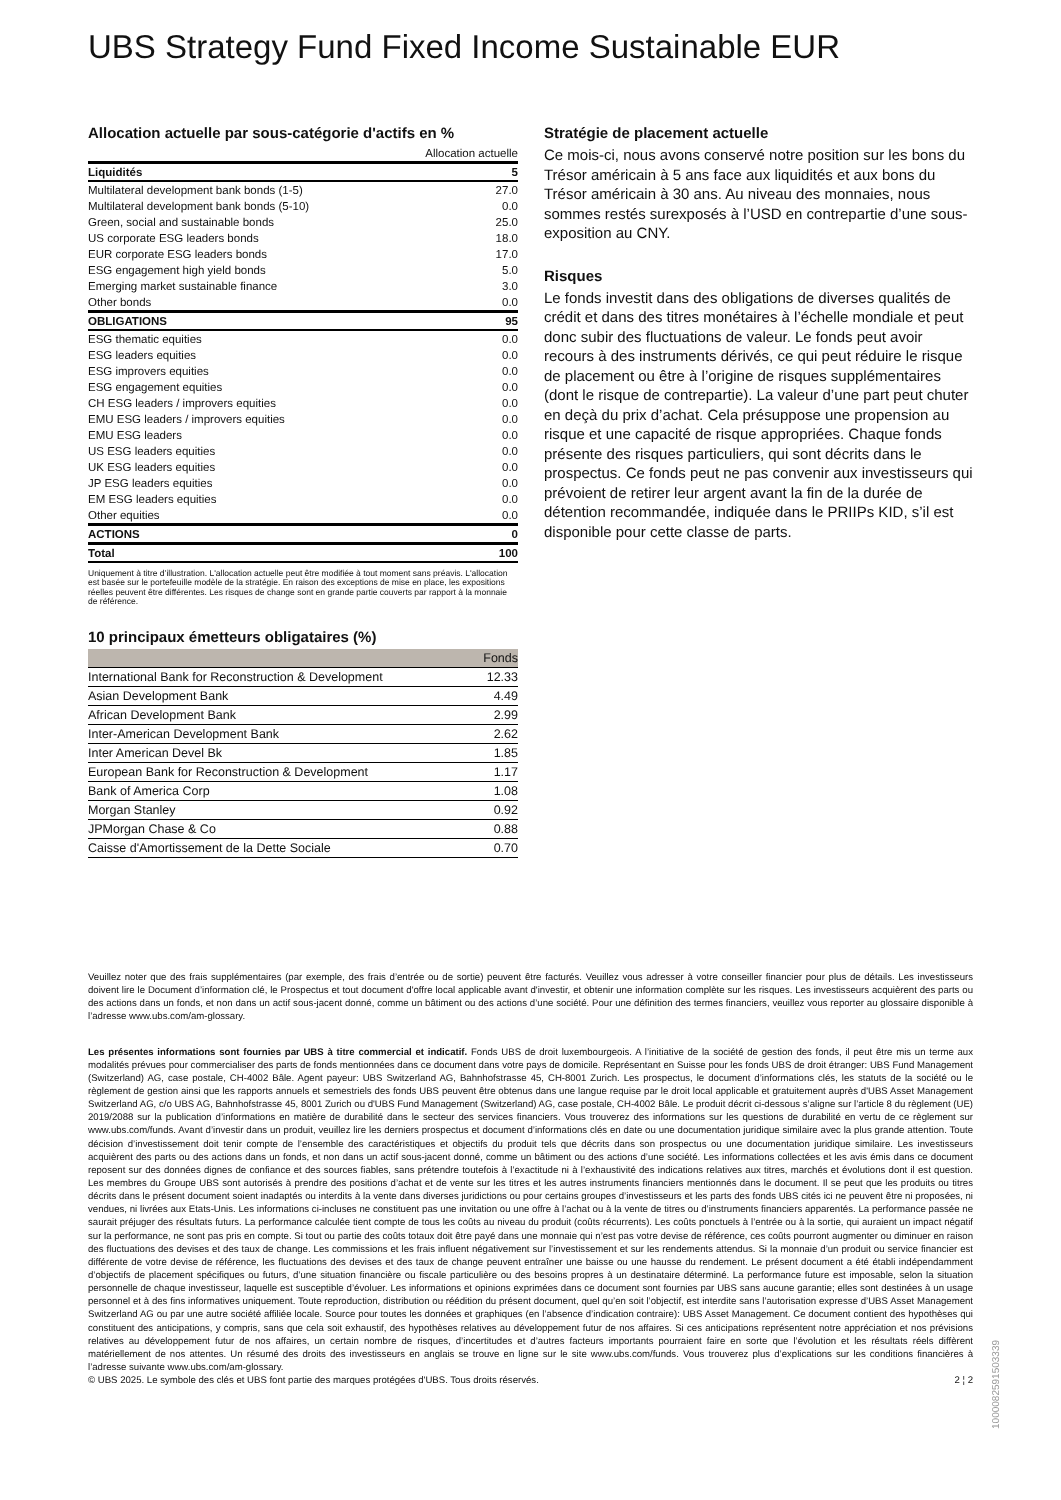UBS Strategy Fund Fixed Income Sustainable EUR
Allocation actuelle par sous-catégorie d'actifs en %
| | Allocation actuelle |
| Liquidités | 5 |
| Multilateral development bank bonds (1-5) | 27.0 |
| Multilateral development bank bonds (5-10) | 0.0 |
| Green, social and sustainable bonds | 25.0 |
| US corporate ESG leaders bonds | 18.0 |
| EUR corporate ESG leaders bonds | 17.0 |
| ESG engagement high yield bonds | 5.0 |
| Emerging market sustainable finance | 3.0 |
| Other bonds | 0.0 |
| OBLIGATIONS | 95 |
| ESG thematic equities | 0.0 |
| ESG leaders equities | 0.0 |
| ESG improvers equities | 0.0 |
| ESG engagement equities | 0.0 |
| CH ESG leaders / improvers equities | 0.0 |
| EMU ESG leaders / improvers equities | 0.0 |
| EMU ESG leaders | 0.0 |
| US ESG leaders equities | 0.0 |
| UK ESG leaders equities | 0.0 |
| JP ESG leaders equities | 0.0 |
| EM ESG leaders equities | 0.0 |
| Other equities | 0.0 |
| ACTIONS | 0 |
| Total | 100 |
Uniquement à titre d’illustration. L'allocation actuelle peut être modifiée à tout moment sans préavis. L'allocation est basée sur le portefeuille modèle de la stratégie. En raison des exceptions de mise en place, les expositions réelles peuvent être différentes. Les risques de change sont en grande partie couverts par rapport à la monnaie de référence.
10 principaux émetteurs obligataires (%)
| | Fonds |
| --- | --- |
| International Bank for Reconstruction & Development | 12.33 |
| Asian Development Bank | 4.49 |
| African Development Bank | 2.99 |
| Inter-American Development Bank | 2.62 |
| Inter American Devel Bk | 1.85 |
| European Bank for Reconstruction & Development | 1.17 |
| Bank of America Corp | 1.08 |
| Morgan Stanley | 0.92 |
| JPMorgan Chase & Co | 0.88 |
| Caisse d'Amortissement de la Dette Sociale | 0.70 |
Stratégie de placement actuelle
Ce mois-ci, nous avons conservé notre position sur les bons du Trésor américain à 5 ans face aux liquidités et aux bons du Trésor américain à 30 ans. Au niveau des monnaies, nous sommes restés surexposés à l’USD en contrepartie d’une sous-exposition au CNY.
Risques
Le fonds investit dans des obligations de diverses qualités de crédit et dans des titres monétaires à l’échelle mondiale et peut donc subir des fluctuations de valeur. Le fonds peut avoir recours à des instruments dérivés, ce qui peut réduire le risque de placement ou être à l’origine de risques supplémentaires (dont le risque de contrepartie). La valeur d’une part peut chuter en deçà du prix d’achat. Cela présuppose une propension au risque et une capacité de risque appropriées. Chaque fonds présente des risques particuliers, qui sont décrits dans le prospectus. Ce fonds peut ne pas convenir aux investisseurs qui prévoient de retirer leur argent avant la fin de la durée de détention recommandée, indiquée dans le PRIIPs KID, s’il est disponible pour cette classe de parts.
Veuillez noter que des frais supplémentaires (par exemple, des frais d’entrée ou de sortie) peuvent être facturés. Veuillez vous adresser à votre conseiller financier pour plus de détails. Les investisseurs doivent lire le Document d’information clé, le Prospectus et tout document d'offre local applicable avant d'investir, et obtenir une information complète sur les risques. Les investisseurs acquièrent des parts ou des actions dans un fonds, et non dans un actif sous-jacent donné, comme un bâtiment ou des actions d’une société. Pour une définition des termes financiers, veuillez vous reporter au glossaire disponible à l’adresse www.ubs.com/am-glossary.
Les présentes informations sont fournies par UBS à titre commercial et indicatif. Fonds UBS de droit luxembourgeois. A l’initiative de la société de gestion des fonds, il peut être mis un terme aux modalités prévues pour commercialiser des parts de fonds mentionnées dans ce document dans votre pays de domicile. Représentant en Suisse pour les fonds UBS de droit étranger: UBS Fund Management (Switzerland) AG, case postale, CH-4002 Bâle. Agent payeur: UBS Switzerland AG, Bahnhofstrasse 45, CH-8001 Zurich. Les prospectus, le document d’informations clés, les statuts de la société ou le règlement de gestion ainsi que les rapports annuels et semestriels des fonds UBS peuvent être obtenus dans une langue requise par le droit local applicable et gratuitement auprès d'UBS Asset Management Switzerland AG, c/o UBS AG, Bahnhofstrasse 45, 8001 Zurich ou d'UBS Fund Management (Switzerland) AG, case postale, CH-4002 Bâle. Le produit décrit ci-dessous s’aligne sur l’article 8 du règlement (UE) 2019/2088 sur la publication d’informations en matière de durabilité dans le secteur des services financiers. Vous trouverez des informations sur les questions de durabilité en vertu de ce règlement sur www.ubs.com/funds. Avant d’investir dans un produit, veuillez lire les derniers prospectus et document d’informations clés en date ou une documentation juridique similaire avec la plus grande attention. Toute décision d’investissement doit tenir compte de l’ensemble des caractéristiques et objectifs du produit tels que décrits dans son prospectus ou une documentation juridique similaire. Les investisseurs acquièrent des parts ou des actions dans un fonds, et non dans un actif sous-jacent donné, comme un bâtiment ou des actions d’une société. Les informations collectées et les avis émis dans ce document reposent sur des données dignes de confiance et des sources fiables, sans prétendre toutefois à l’exactitude ni à l’exhaustivité des indications relatives aux titres, marchés et évolutions dont il est question. Les membres du Groupe UBS sont autorisés à prendre des positions d’achat et de vente sur les titres et les autres instruments financiers mentionnés dans le document. Il se peut que les produits ou titres décrits dans le présent document soient inadaptés ou interdits à la vente dans diverses juridictions ou pour certains groupes d’investisseurs et les parts des fonds UBS cités ici ne peuvent être ni proposées, ni vendues, ni livrées aux Etats-Unis. Les informations ci-incluses ne constituent pas une invitation ou une offre à l’achat ou à la vente de titres ou d’instruments financiers apparentés. La performance passée ne saurait préjuger des résultats futurs. La performance calculée tient compte de tous les coûts au niveau du produit (coûts récurrents). Les coûts ponctuels à l’entrée ou à la sortie, qui auraient un impact négatif sur la performance, ne sont pas pris en compte. Si tout ou partie des coûts totaux doit être payé dans une monnaie qui n’est pas votre devise de référence, ces coûts pourront augmenter ou diminuer en raison des fluctuations des devises et des taux de change. Les commissions et les frais influent négativement sur l’investissement et sur les rendements attendus. Si la monnaie d’un produit ou service financier est différente de votre devise de référence, les fluctuations des devises et des taux de change peuvent entraîner une baisse ou une hausse du rendement. Le présent document a été établi indépendamment d’objectifs de placement spécifiques ou futurs, d’une situation financière ou fiscale particulière ou des besoins propres à un destinataire déterminé. La performance future est imposable, selon la situation personnelle de chaque investisseur, laquelle est susceptible d’évoluer. Les informations et opinions exprimées dans ce document sont fournies par UBS sans aucune garantie; elles sont destinées à un usage personnel et à des fins informatives uniquement. Toute reproduction, distribution ou réédition du présent document, quel qu’en soit l’objectif, est interdite sans l’autorisation expresse d’UBS Asset Management Switzerland AG ou par une autre société affiliée locale. Source pour toutes les données et graphiques (en l’absence d’indication contraire): UBS Asset Management. Ce document contient des hypothèses qui constituent des anticipations, y compris, sans que cela soit exhaustif, des hypothèses relatives au développement futur de nos affaires. Si ces anticipations représentent notre appréciation et nos prévisions relatives au développement futur de nos affaires, un certain nombre de risques, d’incertitudes et d’autres facteurs importants pourraient faire en sorte que l’évolution et les résultats réels diffèrent matériellement de nos attentes. Un résumé des droits des investisseurs en anglais se trouve en ligne sur le site www.ubs.com/funds. Vous trouverez plus d’explications sur les conditions financières à l’adresse suivante www.ubs.com/am-glossary.
© UBS 2025. Le symbole des clés et UBS font partie des marques protégées d'UBS. Tous droits réservés. 2 ¦ 2
1000082591503339